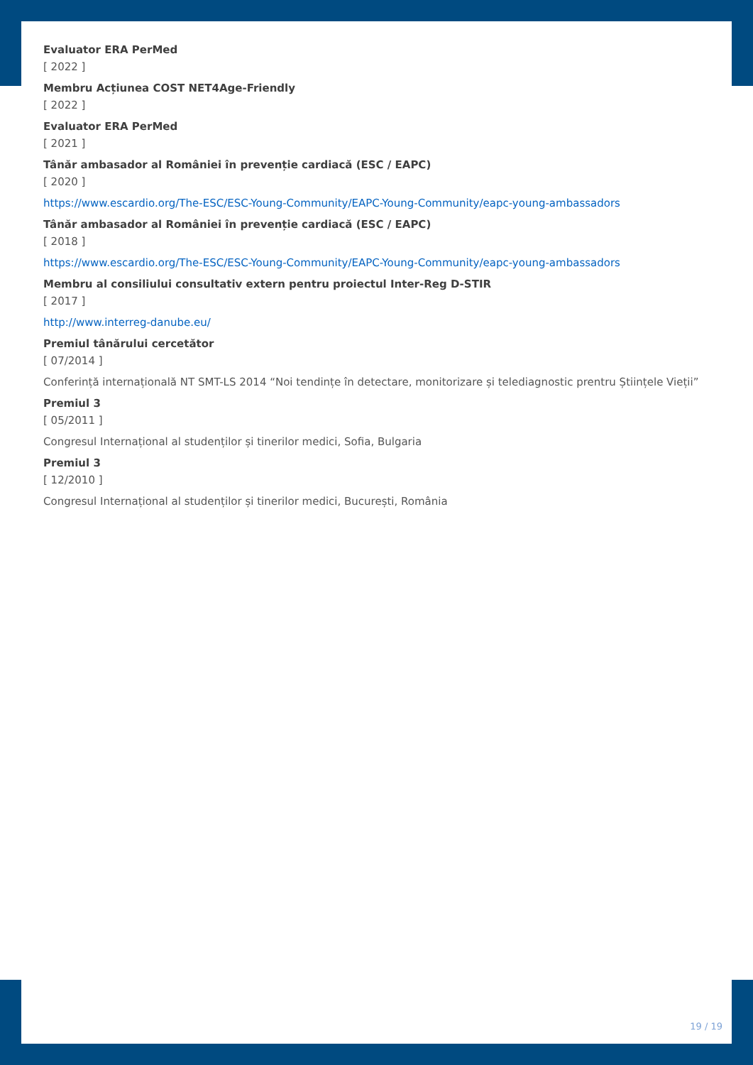Evaluator ERA PerMed
[ 2022 ]
Membru Acțiunea COST NET4Age-Friendly
[ 2022 ]
Evaluator ERA PerMed
[ 2021 ]
Tânăr ambasador al României în prevenție cardiacă (ESC / EAPC)
[ 2020 ]
https://www.escardio.org/The-ESC/ESC-Young-Community/EAPC-Young-Community/eapc-young-ambassadors
Tânăr ambasador al României în prevenție cardiacă (ESC / EAPC)
[ 2018 ]
https://www.escardio.org/The-ESC/ESC-Young-Community/EAPC-Young-Community/eapc-young-ambassadors
Membru al consiliului consultativ extern pentru proiectul Inter-Reg D-STIR
[ 2017 ]
http://www.interreg-danube.eu/
Premiul tânărului cercetător
[ 07/2014 ]
Conferință internațională NT SMT-LS 2014 “Noi tendințe în detectare, monitorizare și telediagnostic prentru Științele Vieții”
Premiul 3
[ 05/2011 ]
Congresul Internațional al studenților și tinerilor medici, Sofia, Bulgaria
Premiul 3
[ 12/2010 ]
Congresul Internațional al studenților și tinerilor medici, București, România
19 / 19